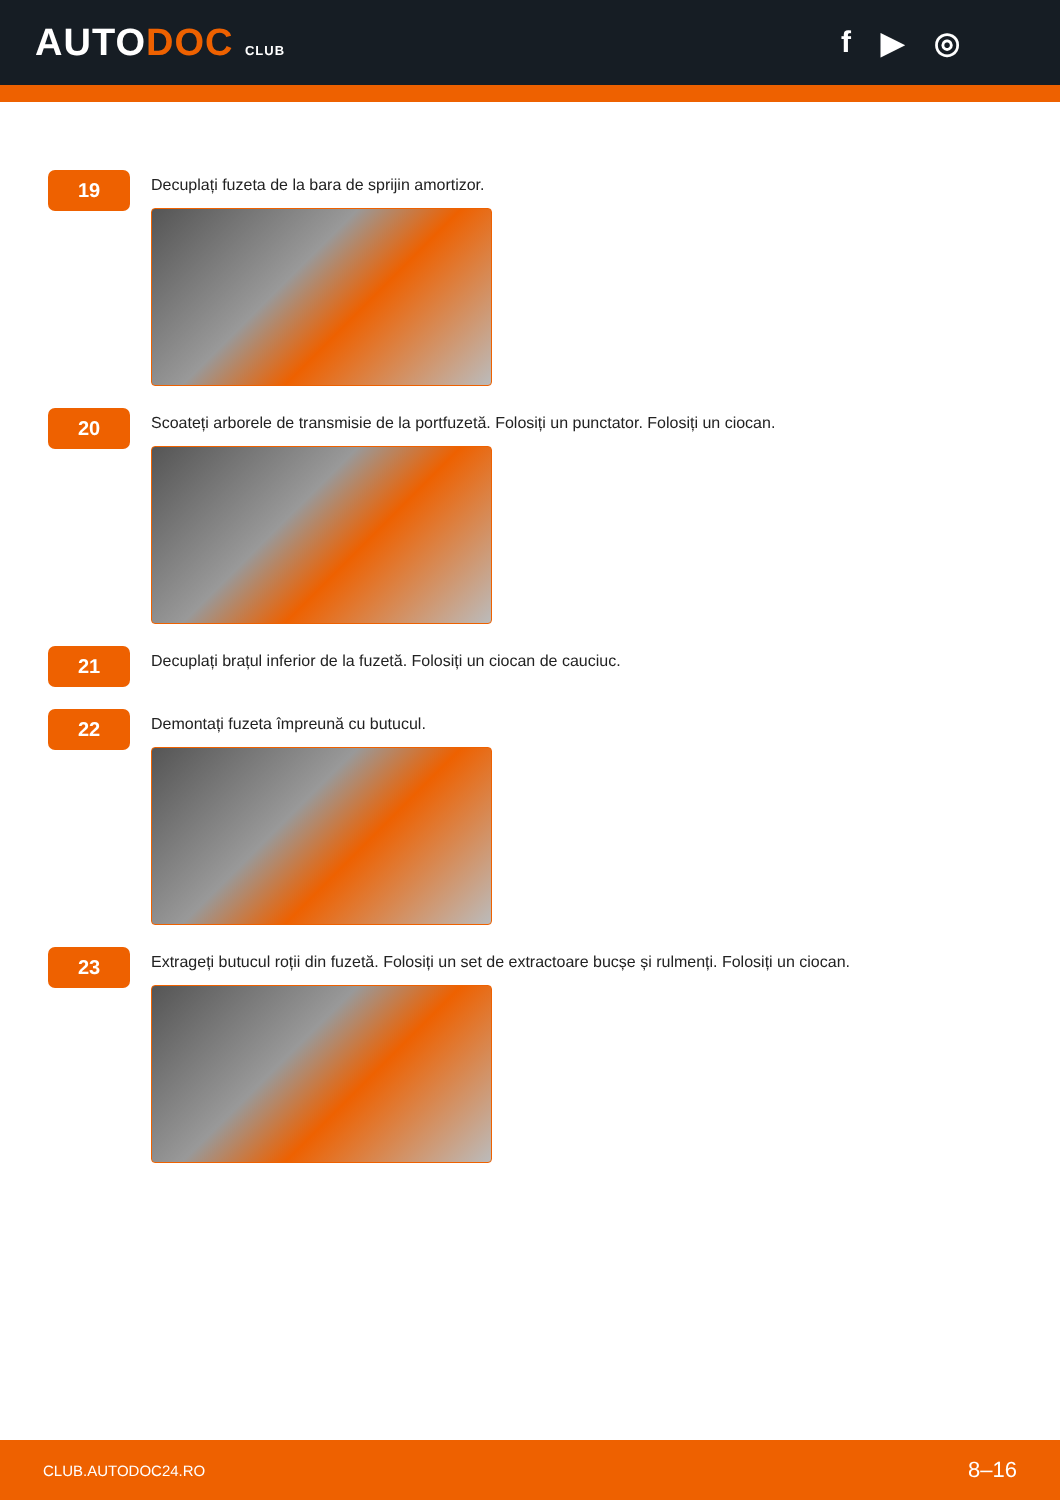AUTODOC CLUB
f ▶ ◎
19
Decuplați fuzeta de la bara de sprijin amortizor.
20
Scoateți arborele de transmisie de la portfuzetă. Folosiți un punctator. Folosiți un ciocan.
21
Decuplați brațul inferior de la fuzetă. Folosiți un ciocan de cauciuc.
22
Demontați fuzeta împreună cu butucul.
23
Extrageți butucul roții din fuzetă. Folosiți un set de extractoare bucșe și rulmenți. Folosiți un ciocan.
CLUB.AUTODOC24.RO 8–16